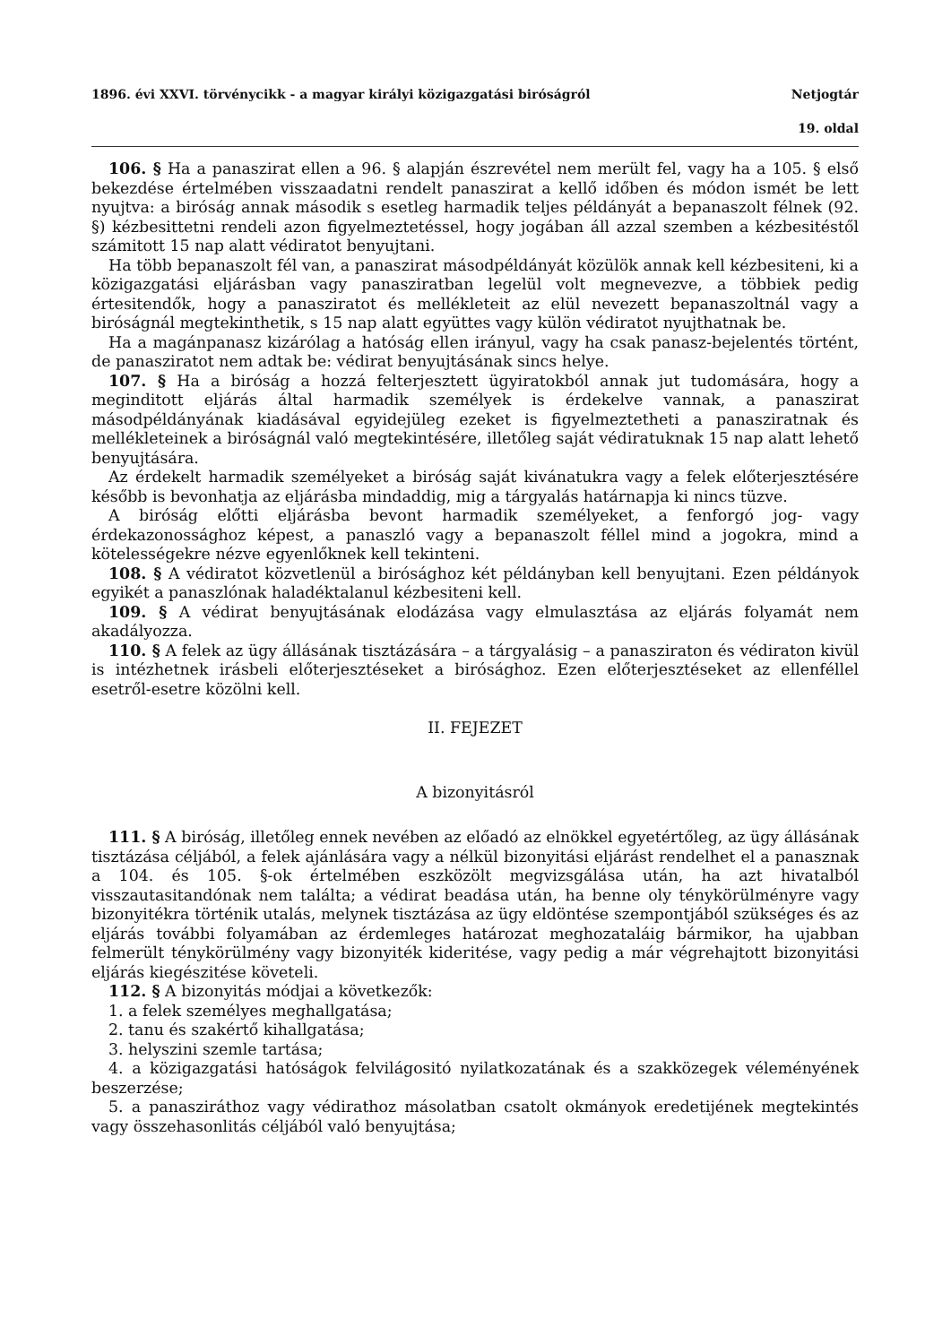1896. évi XXVI. törvénycikk - a magyar királyi közigazgatási biróságról Netjogtár
19. oldal
106. § Ha a panaszirat ellen a 96. § alapján észrevétel nem merült fel, vagy ha a 105. § első bekezdése értelmében visszaadatni rendelt panaszirat a kellő időben és módon ismét be lett nyujtva: a biróság annak második s esetleg harmadik teljes példányát a bepanaszolt félnek (92. §) kézbesittetni rendeli azon figyelmeztetéssel, hogy jogában áll azzal szemben a kézbesitéstől számitott 15 nap alatt védiratot benyujtani.
Ha több bepanaszolt fél van, a panaszirat másodpéldányát közülök annak kell kézbesiteni, ki a közigazgatási eljárásban vagy panasziratban legelül volt megnevezve, a többiek pedig értesitendők, hogy a panasziratot és mellékleteit az elül nevezett bepanaszoltnál vagy a biróságnál megtekinthetik, s 15 nap alatt együttes vagy külön védiratot nyujthatnak be.
Ha a magánpanasz kizárólag a hatóság ellen irányul, vagy ha csak panasz-bejelentés történt, de panasziratot nem adtak be: védirat benyujtásának sincs helye.
107. § Ha a biróság a hozzá felterjesztett ügyiratokból annak jut tudomására, hogy a meginditott eljárás által harmadik személyek is érdekelve vannak, a panaszirat másodpéldányának kiadásával egyidejüleg ezeket is figyelmeztetheti a panasziratnak és mellékleteinek a biróságnál való megtekintésére, illetőleg saját védiratuknak 15 nap alatt lehető benyujtására.
Az érdekelt harmadik személyeket a biróság saját kivánatukra vagy a felek előterjesztésére később is bevonhatja az eljárásba mindaddig, mig a tárgyalás határnapja ki nincs tüzve.
A biróság előtti eljárásba bevont harmadik személyeket, a fenforgó jog- vagy érdekazonossághoz képest, a panaszló vagy a bepanaszolt féllel mind a jogokra, mind a kötelességekre nézve egyenlőknek kell tekinteni.
108. § A védiratot közvetlenül a birósághoz két példányban kell benyujtani. Ezen példányok egyikét a panaszlónak haladéktalanul kézbesiteni kell.
109. § A védirat benyujtásának elodázása vagy elmulasztása az eljárás folyamát nem akadályozza.
110. § A felek az ügy állásának tisztázására – a tárgyalásig – a panasziraton és védiraton kivül is intézhetnek irásbeli előterjesztéseket a birósághoz. Ezen előterjesztéseket az ellenféllel esetről-esetre közölni kell.
II. FEJEZET
A bizonyitásról
111. § A biróság, illetőleg ennek nevében az előadó az elnökkel egyetértőleg, az ügy állásának tisztázása céljából, a felek ajánlására vagy a nélkül bizonyitási eljárást rendelhet el a panasznak a 104. és 105. §-ok értelmében eszközölt megvizsgálása után, ha azt hivatalból visszautasitandónak nem találta; a védirat beadása után, ha benne oly ténykörülményre vagy bizonyitékra történik utalás, melynek tisztázása az ügy eldöntése szempontjából szükséges és az eljárás további folyamában az érdemleges határozat meghozataláig bármikor, ha ujabban felmerült ténykörülmény vagy bizonyiték kideritése, vagy pedig a már végrehajtott bizonyitási eljárás kiegészitése követeli.
112. § A bizonyitás módjai a következők:
1. a felek személyes meghallgatása;
2. tanu és szakértő kihallgatása;
3. helyszini szemle tartása;
4. a közigazgatási hatóságok felvilágositó nyilatkozatának és a szakközegek véleményének beszerzése;
5. a panasziráthoz vagy védirathoz másolatban csatolt okmányok eredetijének megtekintés vagy összehasonlitás céljából való benyujtása;